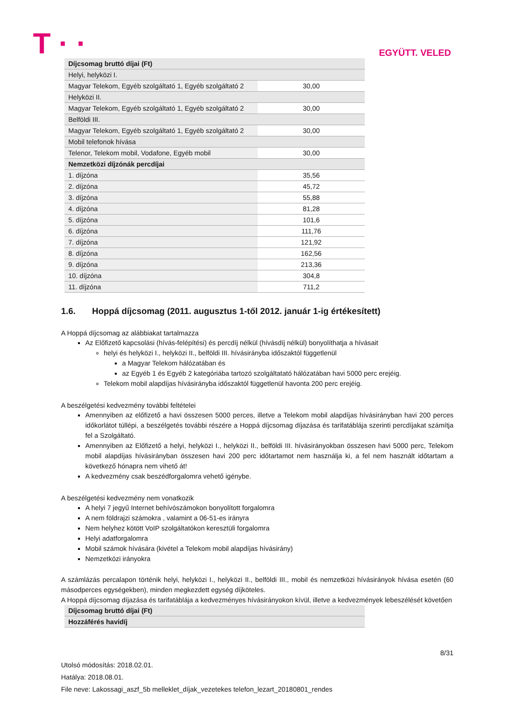T · ·
EGYÜTT. VELED
| Díjcsomag bruttó díjai (Ft) | |
| Helyi, helyközi I. | |
| Magyar Telekom, Egyéb szolgáltató 1, Egyéb szolgáltató 2 | 30,00 |
| Helyközi II. | |
| Magyar Telekom, Egyéb szolgáltató 1, Egyéb szolgáltató 2 | 30,00 |
| Belföldi III. | |
| Magyar Telekom, Egyéb szolgáltató 1, Egyéb szolgáltató 2 | 30,00 |
| Mobil telefonok hívása | |
| Telenor, Telekom mobil, Vodafone, Egyéb mobil | 30,00 |
| Nemzetközi díjzónák percdíjai | |
| 1. díjzóna | 35,56 |
| 2. díjzóna | 45,72 |
| 3. díjzóna | 55,88 |
| 4. díjzóna | 81,28 |
| 5. díjzóna | 101,6 |
| 6. díjzóna | 111,76 |
| 7. díjzóna | 121,92 |
| 8. díjzóna | 162,56 |
| 9. díjzóna | 213,36 |
| 10. díjzóna | 304,8 |
| 11. díjzóna | 711,2 |
1.6. Hoppá díjcsomag (2011. augusztus 1-től 2012. január 1-ig értékesített)
A Hoppá díjcsomag az alábbiakat tartalmazza
Az Előfizető kapcsolási (hívás-felépítési) és percdíj nélkül (hívásdíj nélkül) bonyolíthatja a hívásait
helyi és helyközi I., helyközi II., belföldi III. hívásirányba időszaktól függetlenül
a Magyar Telekom hálózatában és
az Egyéb 1 és Egyéb 2 kategóriába tartozó szolgáltatató hálózatában havi 5000 perc erejéig.
Telekom mobil alapdíjas hívásirányba időszaktól függetlenül havonta 200 perc erejéig.
A beszélgetési kedvezmény további feltételei
Amennyiben az előfizető a havi összesen 5000 perces, illetve a Telekom mobil alapdíjas hívásirányban havi 200 perces időkorlátot túllépi, a beszélgetés további részére a Hoppá díjcsomag díjazása és tarifatáblája szerinti percdíjakat számítja fel a Szolgáltató.
Amennyiben az Előfizető a helyi, helyközi I., helyközi II., belföldi III. hívásirányokban összesen havi 5000 perc, Telekom mobil alapdíjas hívásirányban összesen havi 200 perc időtartamot nem használja ki, a fel nem használt időtartam a következő hónapra nem vihető át!
A kedvezmény csak beszédforgalomra vehető igénybe.
A beszélgetési kedvezmény nem vonatkozik
A helyi 7 jegyű Internet behívószámokon bonyolított forgalomra
A nem földrajzi számokra , valamint a 06-51-es irányra
Nem helyhez kötött VoIP szolgáltatókon keresztüli forgalomra
Helyi adatforgalomra
Mobil számok hívására (kivétel a Telekom mobil alapdíjas hívásirány)
Nemzetközi irányokra
A számlázás percalapon történik helyi, helyközi I., helyközi II., belföldi III., mobil és nemzetközi hívásirányok hívása esetén (60 másodperces egységekben), minden megkezdett egység díjköteles.
A Hoppá díjcsomag díjazása és tarifatáblája a kedvezményes hívásirányokon kívül, illetve a kedvezmények lebeszélését követően
| Díjcsomag bruttó díjai (Ft) |
| Hozzáférés havidíj |
8/31
Utolsó módosítás: 2018.02.01.
Hatálya: 2018.08.01.
File neve: Lakossagi_aszf_5b melleklet_díjak_vezetekes telefon_lezart_20180801_rendes